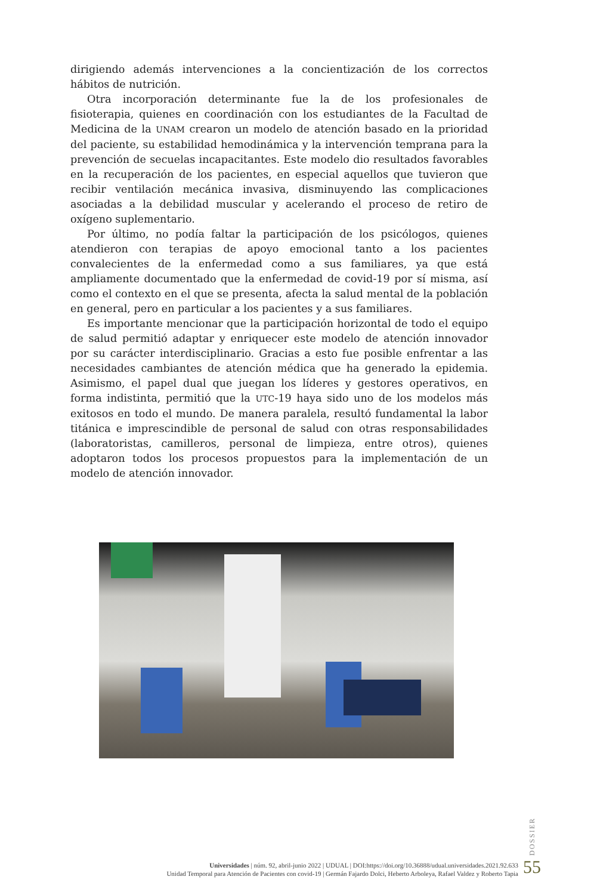dirigiendo además intervenciones a la concientización de los correctos hábitos de nutrición.
Otra incorporación determinante fue la de los profesionales de fisioterapia, quienes en coordinación con los estudiantes de la Facultad de Medicina de la UNAM crearon un modelo de atención basado en la prioridad del paciente, su estabilidad hemodinámica y la intervención temprana para la prevención de secuelas incapacitantes. Este modelo dio resultados favorables en la recuperación de los pacientes, en especial aquellos que tuvieron que recibir ventilación mecánica invasiva, disminuyendo las complicaciones asociadas a la debilidad muscular y acelerando el proceso de retiro de oxígeno suplementario.
Por último, no podía faltar la participación de los psicólogos, quienes atendieron con terapias de apoyo emocional tanto a los pacientes convalecientes de la enfermedad como a sus familiares, ya que está ampliamente documentado que la enfermedad de covid-19 por sí misma, así como el contexto en el que se presenta, afecta la salud mental de la población en general, pero en particular a los pacientes y a sus familiares.
Es importante mencionar que la participación horizontal de todo el equipo de salud permitió adaptar y enriquecer este modelo de atención innovador por su carácter interdisciplinario. Gracias a esto fue posible enfrentar a las necesidades cambiantes de atención médica que ha generado la epidemia. Asimismo, el papel dual que juegan los líderes y gestores operativos, en forma indistinta, permitió que la UTC-19 haya sido uno de los modelos más exitosos en todo el mundo. De manera paralela, resultó fundamental la labor titánica e imprescindible de personal de salud con otras responsabilidades (laboratoristas, camilleros, personal de limpieza, entre otros), quienes adoptaron todos los procesos propuestos para la implementación de un modelo de atención innovador.
DOSSIER
Universidades | núm. 92, abril-junio 2022 | UDUAL | DOI:https://doi.org/10.36888/udual.universidades.2021.92.633
Unidad Temporal para Atención de Pacientes con covid-19 | Germán Fajardo Dolci, Heberto Arboleya, Rafael Valdez y Roberto Tapia
55